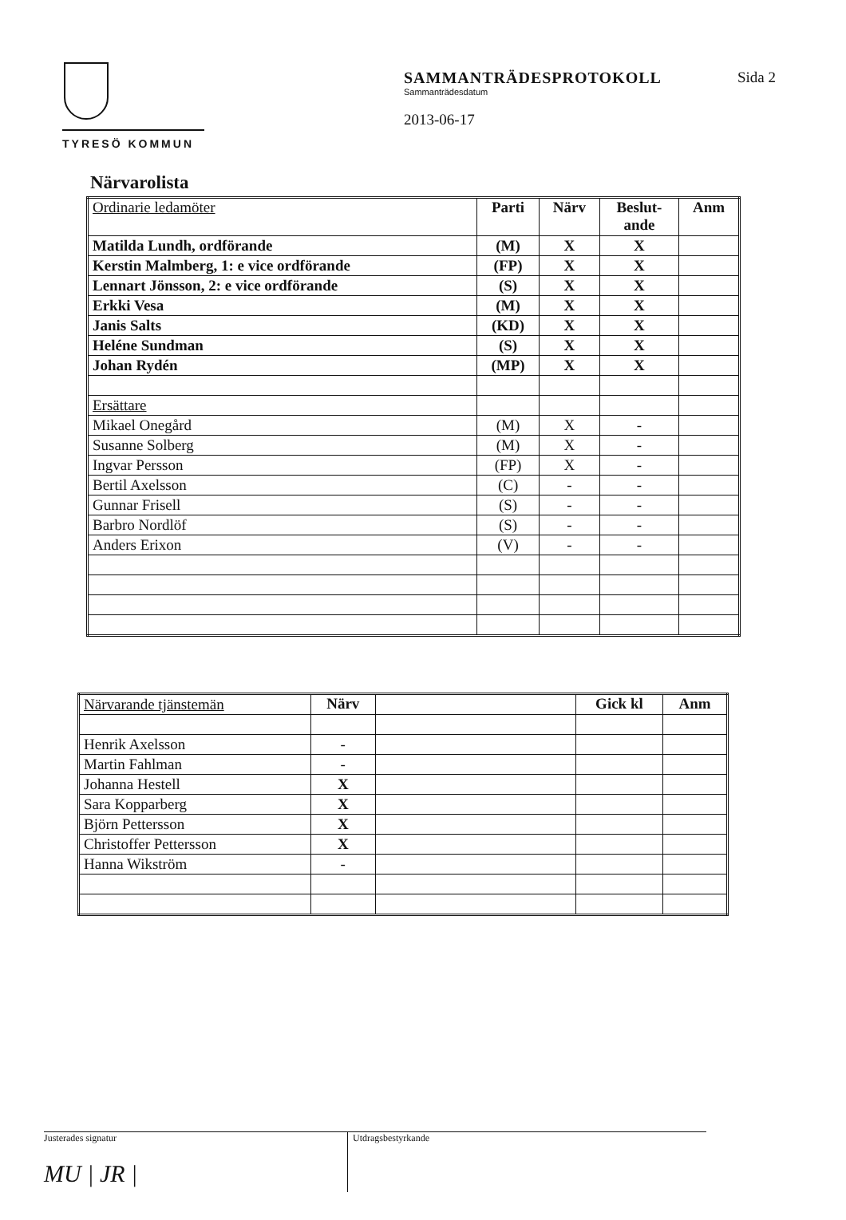TYRESÖ KOMMUN
SAMMANTRÄDESPROTOKOLL
Sammanträdesdatum
2013-06-17
Sida 2
Närvarolista
| Ordinarie ledamöter | Parti | Närv | Beslut- ande | Anm |
| Matilda Lundh, ordförande | (M) | X | X | |
| Kerstin Malmberg, 1: e vice ordförande | (FP) | X | X | |
| Lennart Jönsson, 2: e vice ordförande | (S) | X | X | |
| Erkki Vesa | (M) | X | X | |
| Janis Salts | (KD) | X | X | |
| Heléne Sundman | (S) | X | X | |
| Johan Rydén | (MP) | X | X | |
| Ersättare | | | | |
| Mikael Onegård | (M) | X | - | |
| Susanne Solberg | (M) | X | - | |
| Ingvar Persson | (FP) | X | - | |
| Bertil Axelsson | (C) | - | - | |
| Gunnar Frisell | (S) | - | - | |
| Barbro Nordlöf | (S) | - | - | |
| Anders Erixon | (V) | - | - | |
| Närvarande tjänstemän | Närv | | Gick kl | Anm |
| Henrik Axelsson | - | | | |
| Martin Fahlman | - | | | |
| Johanna Hestell | X | | | |
| Sara Kopparberg | X | | | |
| Björn Pettersson | X | | | |
| Christoffer Pettersson | X | | | |
| Hanna Wikström | - | | | |
Justerades signatur
MU | JR |
Utdragsbestyrkande